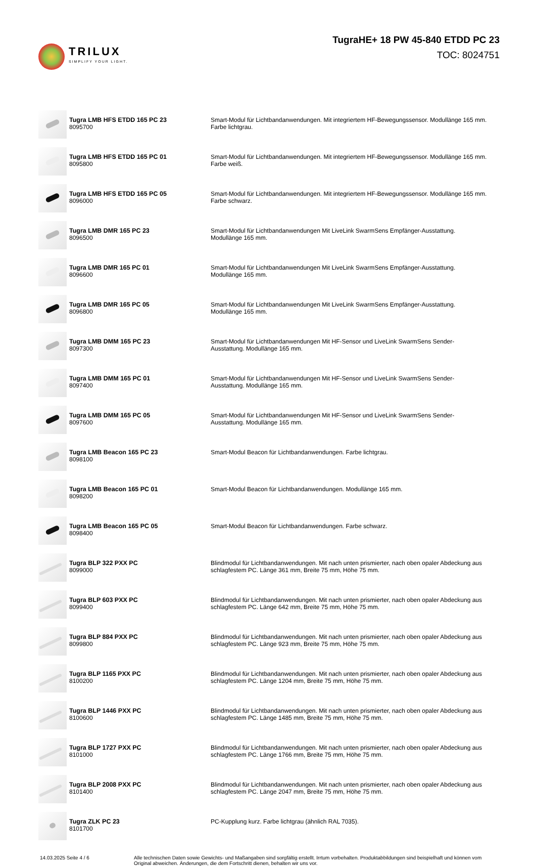TRILUX
SIMPLIFY YOUR LIGHT.
TugraHE+ 18 PW 45-840 ETDD PC 23
TOC: 8024751
| | Tugra LMB HFS ETDD 165 PC 23 8095700 | Smart-Modul für Lichtbandanwendungen. Mit integriertem HF-Bewegungssensor. Modullänge 165 mm. Farbe lichtgrau. |
| | Tugra LMB HFS ETDD 165 PC 01 8095800 | Smart-Modul für Lichtbandanwendungen. Mit integriertem HF-Bewegungssensor. Modullänge 165 mm. Farbe weiß. |
| | Tugra LMB HFS ETDD 165 PC 05 8096000 | Smart-Modul für Lichtbandanwendungen. Mit integriertem HF-Bewegungssensor. Modullänge 165 mm. Farbe schwarz. |
| | Tugra LMB DMR 165 PC 23 8096500 | Smart-Modul für Lichtbandanwendungen Mit LiveLink SwarmSens Empfänger-Ausstattung. Modullänge 165 mm. |
| | Tugra LMB DMR 165 PC 01 8096600 | Smart-Modul für Lichtbandanwendungen Mit LiveLink SwarmSens Empfänger-Ausstattung. Modullänge 165 mm. |
| | Tugra LMB DMR 165 PC 05 8096800 | Smart-Modul für Lichtbandanwendungen Mit LiveLink SwarmSens Empfänger-Ausstattung. Modullänge 165 mm. |
| | Tugra LMB DMM 165 PC 23 8097300 | Smart-Modul für Lichtbandanwendungen Mit HF-Sensor und LiveLink SwarmSens Sender- Ausstattung. Modullänge 165 mm. |
| | Tugra LMB DMM 165 PC 01 8097400 | Smart-Modul für Lichtbandanwendungen Mit HF-Sensor und LiveLink SwarmSens Sender- Ausstattung. Modullänge 165 mm. |
| | Tugra LMB DMM 165 PC 05 8097600 | Smart-Modul für Lichtbandanwendungen Mit HF-Sensor und LiveLink SwarmSens Sender- Ausstattung. Modullänge 165 mm. |
| | Tugra LMB Beacon 165 PC 23 8098100 | Smart-Modul Beacon für Lichtbandanwendungen. Farbe lichtgrau. |
| | Tugra LMB Beacon 165 PC 01 8098200 | Smart-Modul Beacon für Lichtbandanwendungen. Modullänge 165 mm. |
| | Tugra LMB Beacon 165 PC 05 8098400 | Smart-Modul Beacon für Lichtbandanwendungen. Farbe schwarz. |
| | Tugra BLP 322 PXX PC 8099000 | Blindmodul für Lichtbandanwendungen. Mit nach unten prismierter, nach oben opaler Abdeckung aus schlagfestem PC. Länge 361 mm, Breite 75 mm, Höhe 75 mm. |
| | Tugra BLP 603 PXX PC 8099400 | Blindmodul für Lichtbandanwendungen. Mit nach unten prismierter, nach oben opaler Abdeckung aus schlagfestem PC. Länge 642 mm, Breite 75 mm, Höhe 75 mm. |
| | Tugra BLP 884 PXX PC 8099800 | Blindmodul für Lichtbandanwendungen. Mit nach unten prismierter, nach oben opaler Abdeckung aus schlagfestem PC. Länge 923 mm, Breite 75 mm, Höhe 75 mm. |
| | Tugra BLP 1165 PXX PC 8100200 | Blindmodul für Lichtbandanwendungen. Mit nach unten prismierter, nach oben opaler Abdeckung aus schlagfestem PC. Länge 1204 mm, Breite 75 mm, Höhe 75 mm. |
| | Tugra BLP 1446 PXX PC 8100600 | Blindmodul für Lichtbandanwendungen. Mit nach unten prismierter, nach oben opaler Abdeckung aus schlagfestem PC. Länge 1485 mm, Breite 75 mm, Höhe 75 mm. |
| | Tugra BLP 1727 PXX PC 8101000 | Blindmodul für Lichtbandanwendungen. Mit nach unten prismierter, nach oben opaler Abdeckung aus schlagfestem PC. Länge 1766 mm, Breite 75 mm, Höhe 75 mm. |
| | Tugra BLP 2008 PXX PC 8101400 | Blindmodul für Lichtbandanwendungen. Mit nach unten prismierter, nach oben opaler Abdeckung aus schlagfestem PC. Länge 2047 mm, Breite 75 mm, Höhe 75 mm. |
| | Tugra ZLK PC 23 8101700 | PC-Kupplung kurz. Farbe lichtgrau (ähnlich RAL 7035). |
14.03.2025 Seite 4 / 6 Alle technischen Daten sowie Gewichts- und Maßangaben sind sorgfältig erstellt. Irrtum vorbehalten. Produktabbildungen sind beispielhaft und können vom Original abweichen. Änderungen, die dem Fortschritt dienen, behalten wir uns vor.